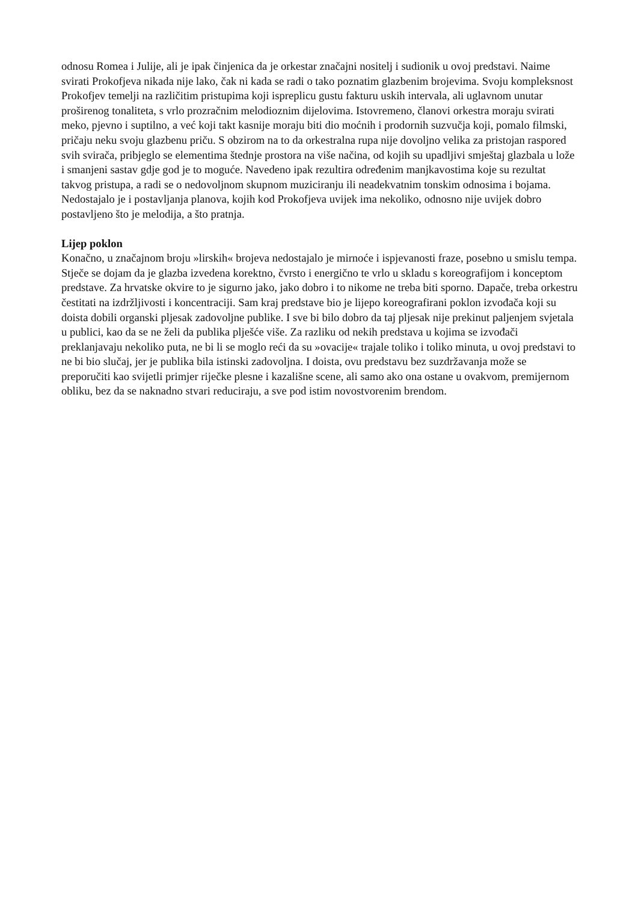odnosu Romea i Julije, ali je ipak činjenica da je orkestar značajni nositelj i sudionik u ovoj predstavi. Naime svirati Prokofjeva nikada nije lako, čak ni kada se radi o tako poznatim glazbenim brojevima. Svoju kompleksnost Prokofjev temelji na različitim pristupima koji ispreplicu gustu fakturu uskih intervala, ali uglavnom unutar proširenog tonaliteta, s vrlo prozračnim melodioznim dijelovima. Istovremeno, članovi orkestra moraju svirati meko, pjevno i suptilno, a već koji takt kasnije moraju biti dio moćnih i prodornih suzvučja koji, pomalo filmski, pričaju neku svoju glazbenu priču. S obzirom na to da orkestralna rupa nije dovoljno velika za pristojan raspored svih svirača, pribjeglo se elementima štednje prostora na više načina, od kojih su upadljivi smještaj glazbala u lože i smanjeni sastav gdje god je to moguće. Navedeno ipak rezultira određenim manjkavostima koje su rezultat takvog pristupa, a radi se o nedovoljnom skupnom muziciranju ili neadekvatnim tonskim odnosima i bojama. Nedostajalo je i postavljanja planova, kojih kod Prokofjeva uvijek ima nekoliko, odnosno nije uvijek dobro postavljeno što je melodija, a što pratnja.
Lijep poklon
Konačno, u značajnom broju »lirskih« brojeva nedostajalo je mirnoće i ispjevanosti fraze, posebno u smislu tempa. Stječe se dojam da je glazba izvedena korektno, čvrsto i energično te vrlo u skladu s koreografijom i konceptom predstave. Za hrvatske okvire to je sigurno jako, jako dobro i to nikome ne treba biti sporno. Dapače, treba orkestru čestitati na izdržljivosti i koncentraciji. Sam kraj predstave bio je lijepo koreografirani poklon izvođača koji su doista dobili organski pljesak zadovoljne publike. I sve bi bilo dobro da taj pljesak nije prekinut paljenjem svjetala u publici, kao da se ne želi da publika plješće više. Za razliku od nekih predstava u kojima se izvođači preklanjavaju nekoliko puta, ne bi li se moglo reći da su »ovacije« trajale toliko i toliko minuta, u ovoj predstavi to ne bi bio slučaj, jer je publika bila istinski zadovoljna. I doista, ovu predstavu bez suzdržavanja može se preporučiti kao svijetli primjer riječke plesne i kazališne scene, ali samo ako ona ostane u ovakvom, premijernom obliku, bez da se naknadno stvari reduciraju, a sve pod istim novostvorenim brendom.